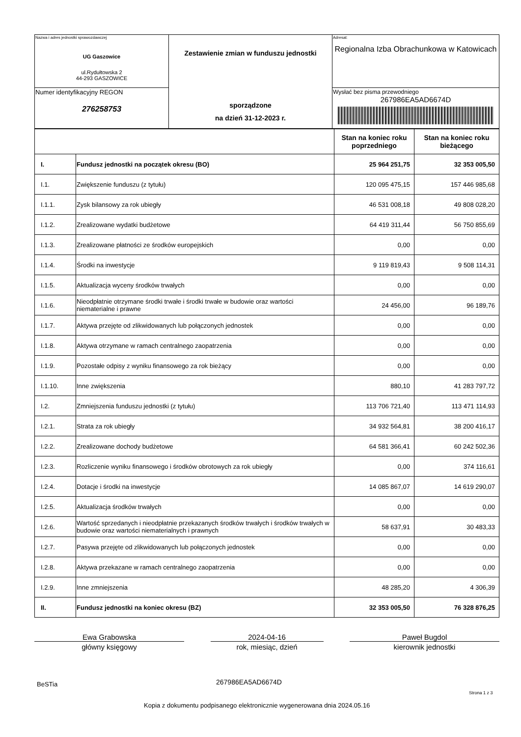| Nazwa i adres jednostki sprawozdawczej UG Gaszowice ul.Rydułtowska 2 44-293 GASZOWICE | Zestawienie zmian w funduszu jednostki sporządzone na dzień 31-12-2023 r. | Adresat: Regionalna Izba Obrachunkowa w Katowicach |
| Numer identyfikacyjny REGON 276258753 | | Wysłać bez pisma przewodniego 267986EA5AD6674D |
| | | Stan na koniec roku poprzedniego | Stan na koniec roku bieżącego |
| --- | --- | --- | --- |
| I. | Fundusz jednostki na początek okresu (BO) | 25 964 251,75 | 32 353 005,50 |
| I.1. | Zwiększenie funduszu (z tytułu) | 120 095 475,15 | 157 446 985,68 |
| I.1.1. | Zysk bilansowy za rok ubiegły | 46 531 008,18 | 49 808 028,20 |
| I.1.2. | Zrealizowane wydatki budżetowe | 64 419 311,44 | 56 750 855,69 |
| I.1.3. | Zrealizowane płatności ze środków europejskich | 0,00 | 0,00 |
| I.1.4. | Środki na inwestycje | 9 119 819,43 | 9 508 114,31 |
| I.1.5. | Aktualizacja wyceny środków trwałych | 0,00 | 0,00 |
| I.1.6. | Nieodpłatnie otrzymane środki trwałe i środki trwałe w budowie oraz wartości niematerialne i prawne | 24 456,00 | 96 189,76 |
| I.1.7. | Aktywa przejęte od zlikwidowanych lub połączonych jednostek | 0,00 | 0,00 |
| I.1.8. | Aktywa otrzymane w ramach centralnego zaopatrzenia | 0,00 | 0,00 |
| I.1.9. | Pozostałe odpisy z wyniku finansowego za rok bieżący | 0,00 | 0,00 |
| I.1.10. | Inne zwiększenia | 880,10 | 41 283 797,72 |
| I.2. | Zmniejszenia funduszu jednostki (z tytułu) | 113 706 721,40 | 113 471 114,93 |
| I.2.1. | Strata za rok ubiegły | 34 932 564,81 | 38 200 416,17 |
| I.2.2. | Zrealizowane dochody budżetowe | 64 581 366,41 | 60 242 502,36 |
| I.2.3. | Rozliczenie wyniku finansowego i środków obrotowych za rok ubiegły | 0,00 | 374 116,61 |
| I.2.4. | Dotacje i środki na inwestycje | 14 085 867,07 | 14 619 290,07 |
| I.2.5. | Aktualizacja środków trwałych | 0,00 | 0,00 |
| I.2.6. | Wartość sprzedanych i nieodpłatnie przekazanych środków trwałych i środków trwałych w budowie oraz wartości niematerialnych i prawnych | 58 637,91 | 30 483,33 |
| I.2.7. | Pasywa przejęte od zlikwidowanych lub połączonych jednostek | 0,00 | 0,00 |
| I.2.8. | Aktywa przekazane w ramach centralnego zaopatrzenia | 0,00 | 0,00 |
| I.2.9. | Inne zmniejszenia | 48 285,20 | 4 306,39 |
| II. | Fundusz jednostki na koniec okresu (BZ) | 32 353 005,50 | 76 328 876,25 |
Ewa Grabowska
główny księgowy
2024-04-16
rok, miesiąc, dzień
Paweł Bugdol
kierownik jednostki
BeSTia 267986EA5AD6674D
Strona 1 z 3
Kopia z dokumentu podpisanego elektronicznie wygenerowana dnia 2024.05.16